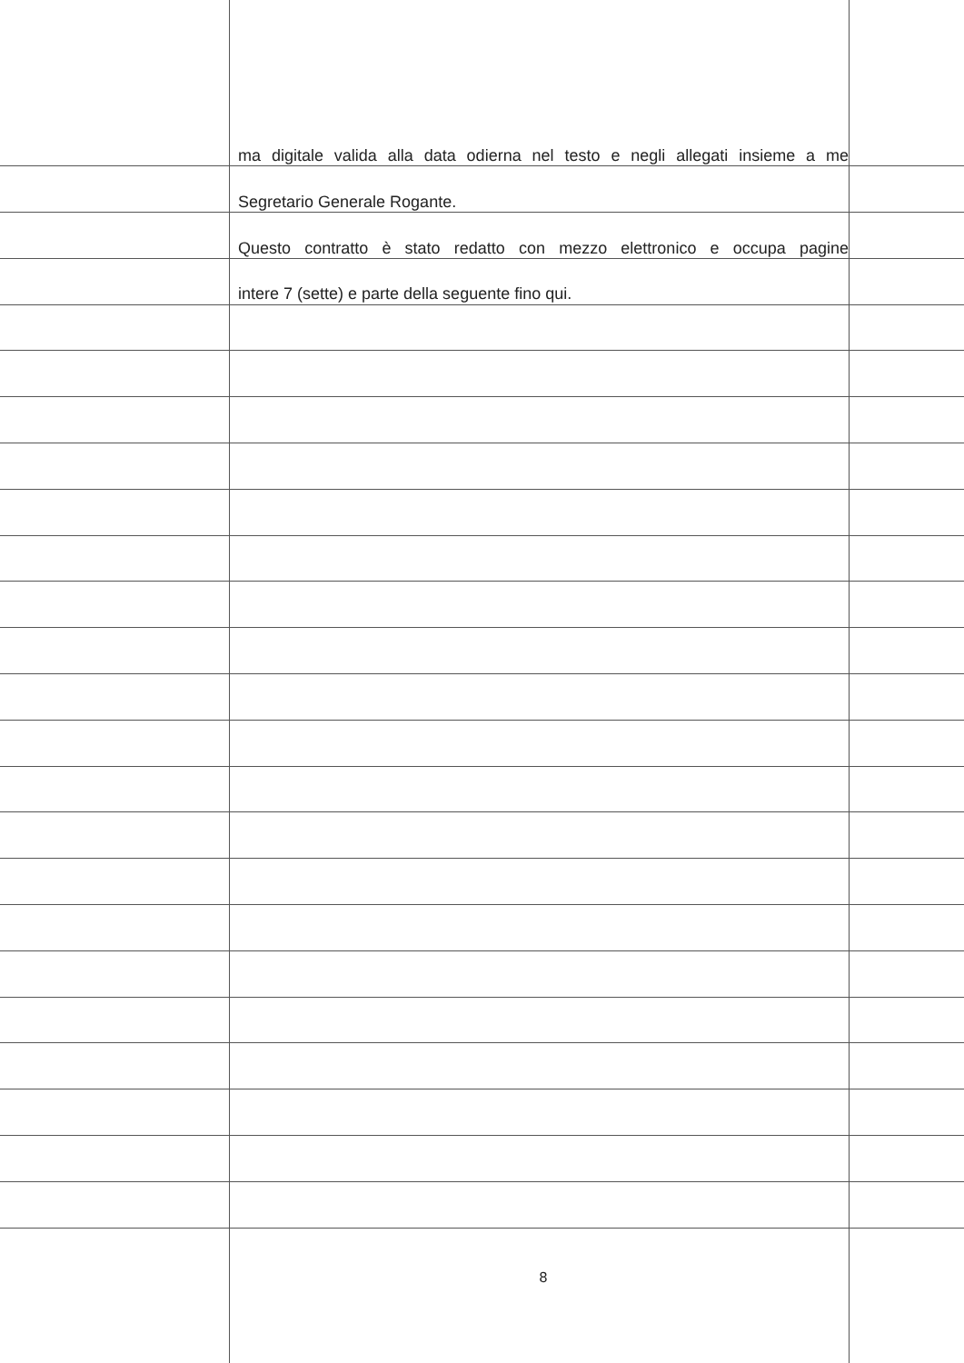ma digitale valida alla data odierna nel testo e negli allegati insieme a me
Segretario Generale Rogante.
Questo contratto è stato redatto con mezzo elettronico e occupa pagine
intere 7 (sette) e parte della seguente fino qui.
8